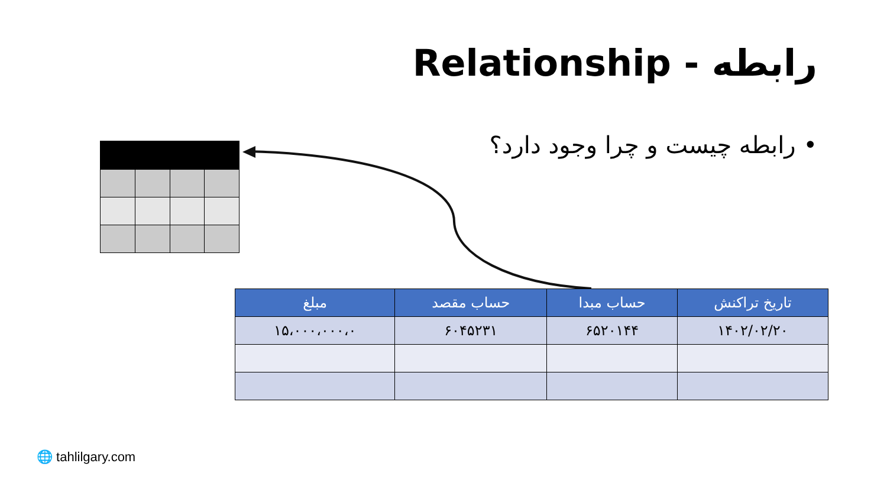رابطه - Relationship
• رابطه چیست و چرا وجود دارد؟
| تاریخ تراکنش | حساب مبدا | حساب مقصد | مبلغ |
| --- | --- | --- | --- |
| ۱۴۰۲/۰۲/۲۰ | ۶۵۲۰۱۴۴ | ۶۰۴۵۲۳۱ | ۱۵،۰۰۰،۰۰۰،۰ |
🌐 tahlilgary.com